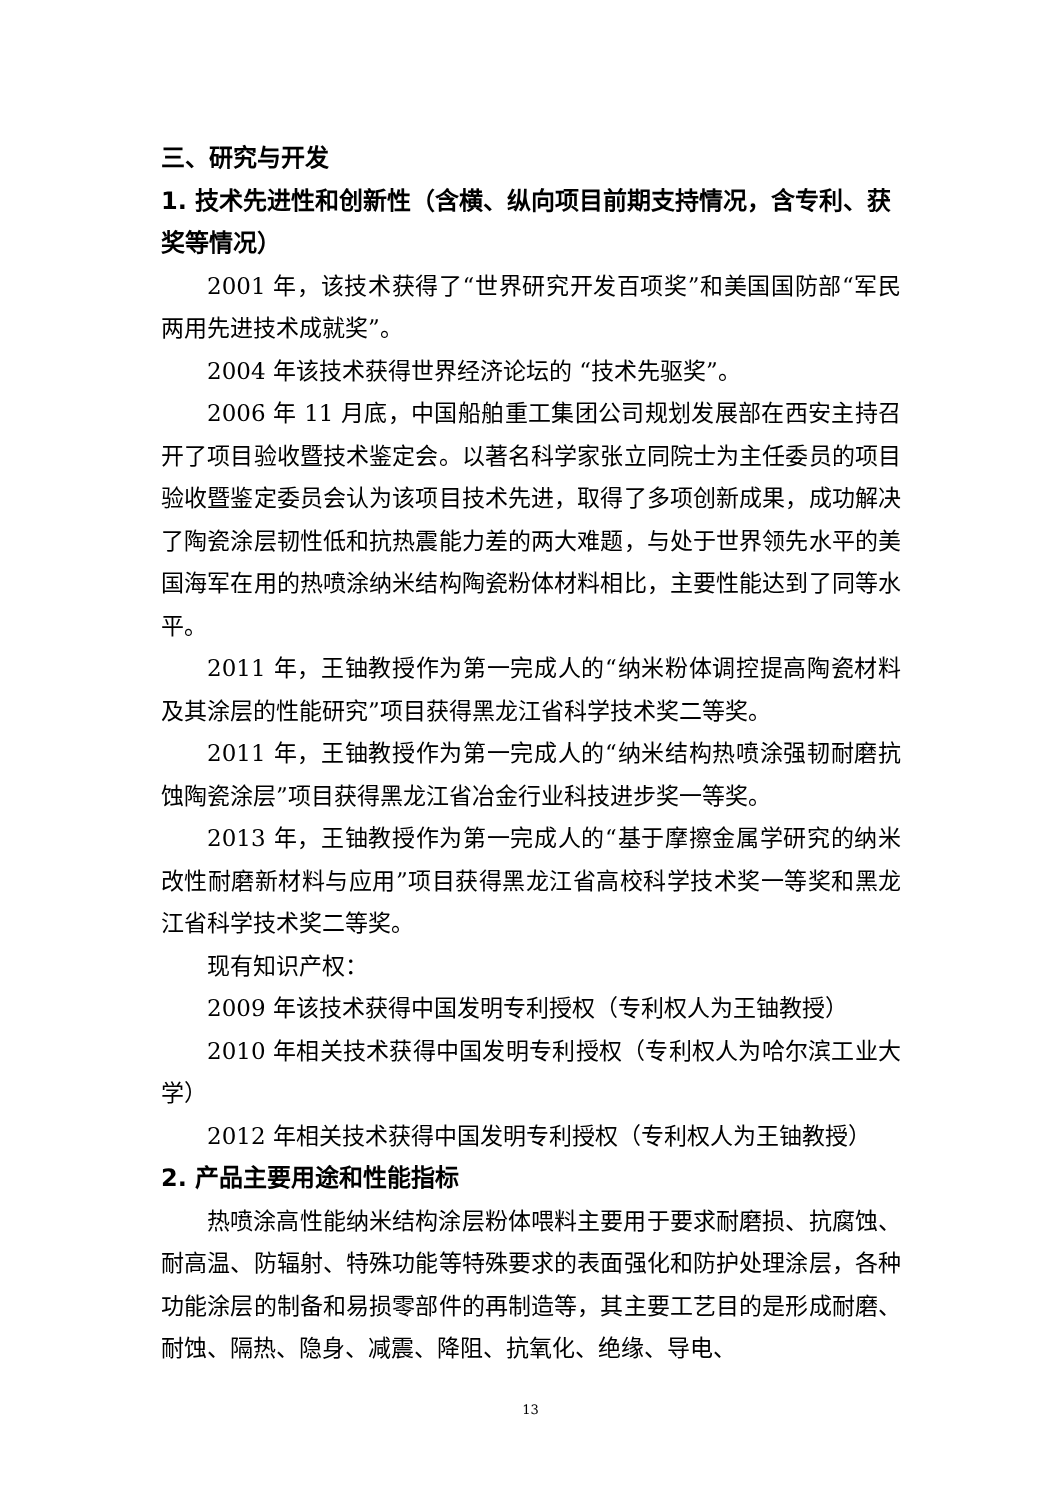三、研究与开发
1. 技术先进性和创新性（含横、纵向项目前期支持情况，含专利、获奖等情况）
2001 年，该技术获得了“世界研究开发百项奖”和美国国防部“军民两用先进技术成就奖”。
2004 年该技术获得世界经济论坛的 “技术先驱奖”。
2006 年 11 月底，中国船舶重工集团公司规划发展部在西安主持召开了项目验收暨技术鉴定会。以著名科学家张立同院士为主任委员的项目验收暨鉴定委员会认为该项目技术先进，取得了多项创新成果，成功解决了陶瓷涂层韧性低和抗热震能力差的两大难题，与处于世界领先水平的美国海军在用的热喷涂纳米结构陶瓷粉体材料相比，主要性能达到了同等水平。
2011 年，王铀教授作为第一完成人的“纳米粉体调控提高陶瓷材料及其涂层的性能研究”项目获得黑龙江省科学技术奖二等奖。
2011 年，王铀教授作为第一完成人的“纳米结构热喷涂强韧耐磨抗蚀陶瓷涂层”项目获得黑龙江省冶金行业科技进步奖一等奖。
2013 年，王铀教授作为第一完成人的“基于摩擦金属学研究的纳米改性耐磨新材料与应用”项目获得黑龙江省高校科学技术奖一等奖和黑龙江省科学技术奖二等奖。
现有知识产权：
2009 年该技术获得中国发明专利授权（专利权人为王铀教授）
2010 年相关技术获得中国发明专利授权（专利权人为哈尔滨工业大学）
2012 年相关技术获得中国发明专利授权（专利权人为王铀教授）
2. 产品主要用途和性能指标
热喷涂高性能纳米结构涂层粉体喂料主要用于要求耐磨损、抗腐蚀、耐高温、防辐射、特殊功能等特殊要求的表面强化和防护处理涂层，各种功能涂层的制备和易损零部件的再制造等，其主要工艺目的是形成耐磨、耐蚀、隔热、隐身、减震、降阻、抗氧化、绝缘、导电、
13